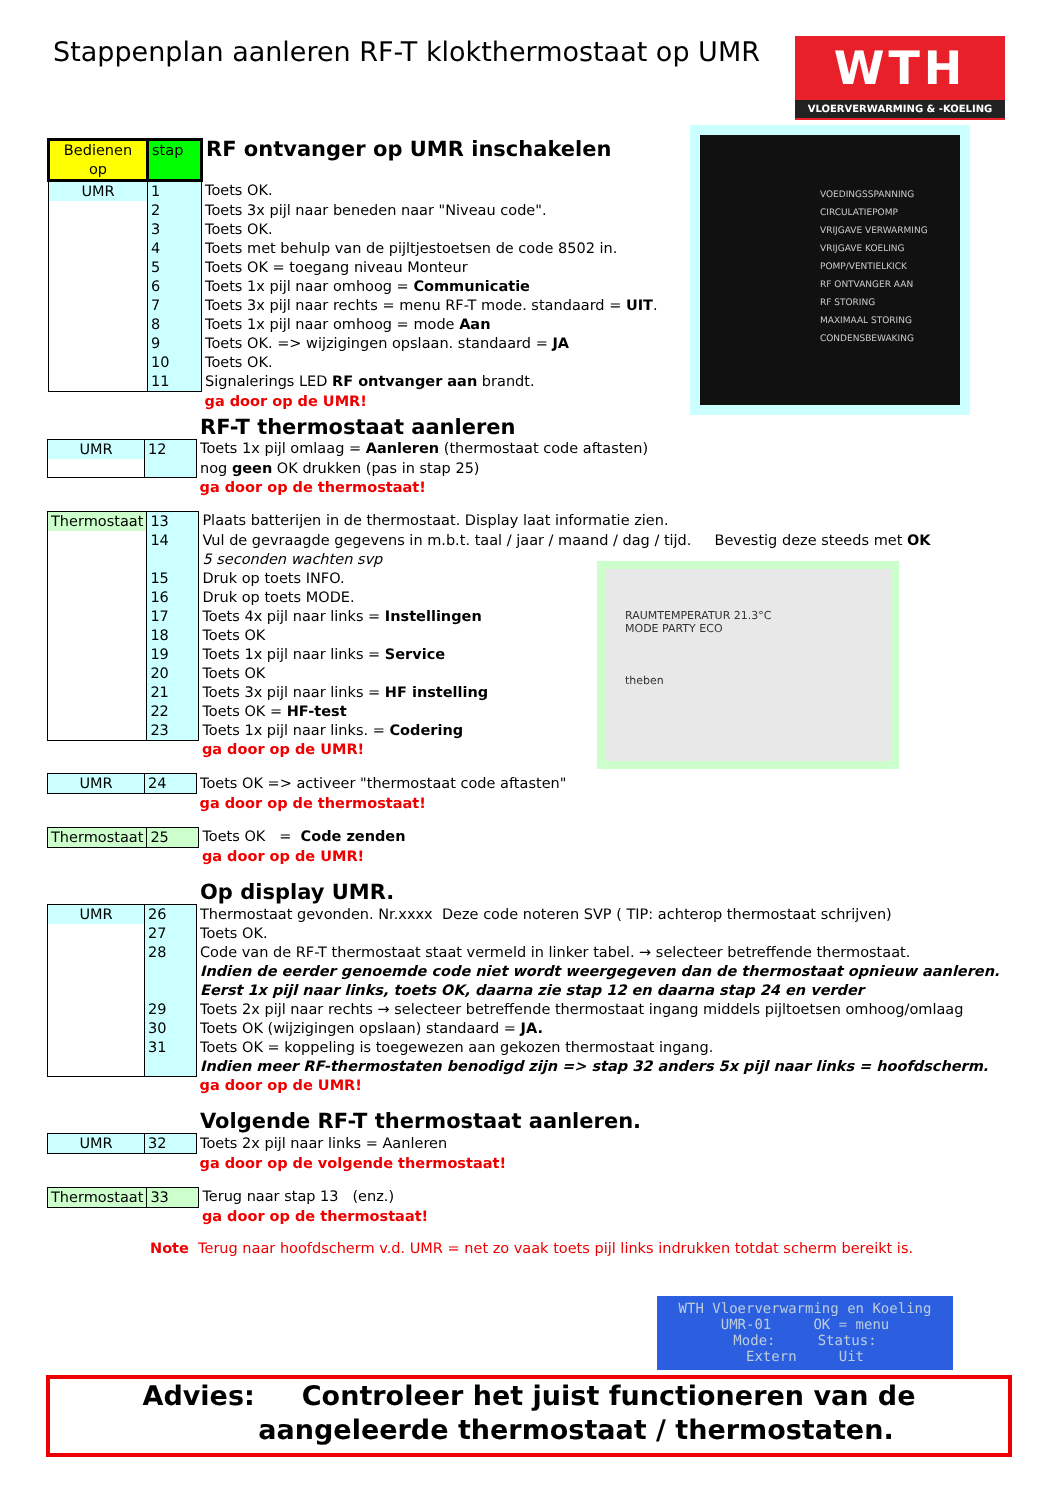Stappenplan aanleren RF-T klokthermostaat op UMR
WTH
VLOERVERWARMING & -KOELING
VOEDINGSSPANNING
CIRCULATIEPOMP
VRIJGAVE VERWARMING
VRIJGAVE KOELING
POMP/VENTIELKICK
RF ONTVANGER AAN
RF STORING
MAXIMAAL STORING
CONDENSBEWAKING
RAUMTEMPERATUR 21.3°C
MODE PARTY ECO
theben
| Bedienen op | stap | RF ontvanger op UMR inschakelen |
| UMR | 1 | Toets OK. |
| | 2 | Toets 3x pijl naar beneden naar "Niveau code". |
| | 3 | Toets OK. |
| | 4 | Toets met behulp van de pijltjestoetsen de code 8502 in. |
| | 5 | Toets OK = toegang niveau Monteur |
| | 6 | Toets 1x pijl naar omhoog = Communicatie |
| | 7 | Toets 3x pijl naar rechts = menu RF-T mode. standaard = UIT . |
| | 8 | Toets 1x pijl naar omhoog = mode Aan |
| | 9 | Toets OK. => wijzigingen opslaan. standaard = JA |
| | 10 | Toets OK. |
| | 11 | Signalerings LED RF ontvanger aan brandt. |
| | | ga door op de UMR! |
RF-T thermostaat aanleren
| UMR | 12 | Toets 1x pijl omlaag = Aanleren (thermostaat code aftasten) |
| | | nog geen OK drukken (pas in stap 25) |
| | | ga door op de thermostaat! |
| Thermostaat | 13 | Plaats batterijen in de thermostaat. Display laat informatie zien. |
| | 14 | Vul de gevraagde gegevens in m.b.t. taal / jaar / maand / dag / tijd. Bevestig deze steeds met OK |
| | | 5 seconden wachten svp |
| | 15 | Druk op toets INFO. |
| | 16 | Druk op toets MODE. |
| | 17 | Toets 4x pijl naar links = Instellingen |
| | 18 | Toets OK |
| | 19 | Toets 1x pijl naar links = Service |
| | 20 | Toets OK |
| | 21 | Toets 3x pijl naar links = HF instelling |
| | 22 | Toets OK = HF-test |
| | 23 | Toets 1x pijl naar links. = Codering |
| | | ga door op de UMR! |
| UMR | 24 | Toets OK => activeer "thermostaat code aftasten" |
| | | ga door op de thermostaat! |
| Thermostaat | 25 | Toets OK = Code zenden |
| | | ga door op de UMR! |
Op display UMR.
| UMR | 26 | Thermostaat gevonden. Nr.xxxx Deze code noteren SVP ( TIP: achterop thermostaat schrijven) |
| | 27 | Toets OK. |
| | 28 | Code van de RF-T thermostaat staat vermeld in linker tabel. → selecteer betreffende thermostaat. |
| | | Indien de eerder genoemde code niet wordt weergegeven dan de thermostaat opnieuw aanleren. |
| | | Eerst 1x pijl naar links, toets OK, daarna zie stap 12 en daarna stap 24 en verder |
| | 29 | Toets 2x pijl naar rechts → selecteer betreffende thermostaat ingang middels pijltoetsen omhoog/omlaag |
| | 30 | Toets OK (wijzigingen opslaan) standaard = JA. |
| | 31 | Toets OK = koppeling is toegewezen aan gekozen thermostaat ingang. |
| | | Indien meer RF-thermostaten benodigd zijn => stap 32 anders 5x pijl naar links = hoofdscherm. |
| | | ga door op de UMR! |
Volgende RF-T thermostaat aanleren.
| UMR | 32 | Toets 2x pijl naar links = Aanleren |
| | | ga door op de volgende thermostaat! |
| Thermostaat | 33 | Terug naar stap 13 (enz.) |
| | | ga door op de thermostaat! |
Note Terug naar hoofdscherm v.d. UMR = net zo vaak toets pijl links indrukken totdat scherm bereikt is.
WTH Vloerverwarming en Koeling
UMR-01 OK = menu
Mode: Status:
Extern Uit
Advies: Controleer het juist functioneren van de
aangeleerde thermostaat / thermostaten.